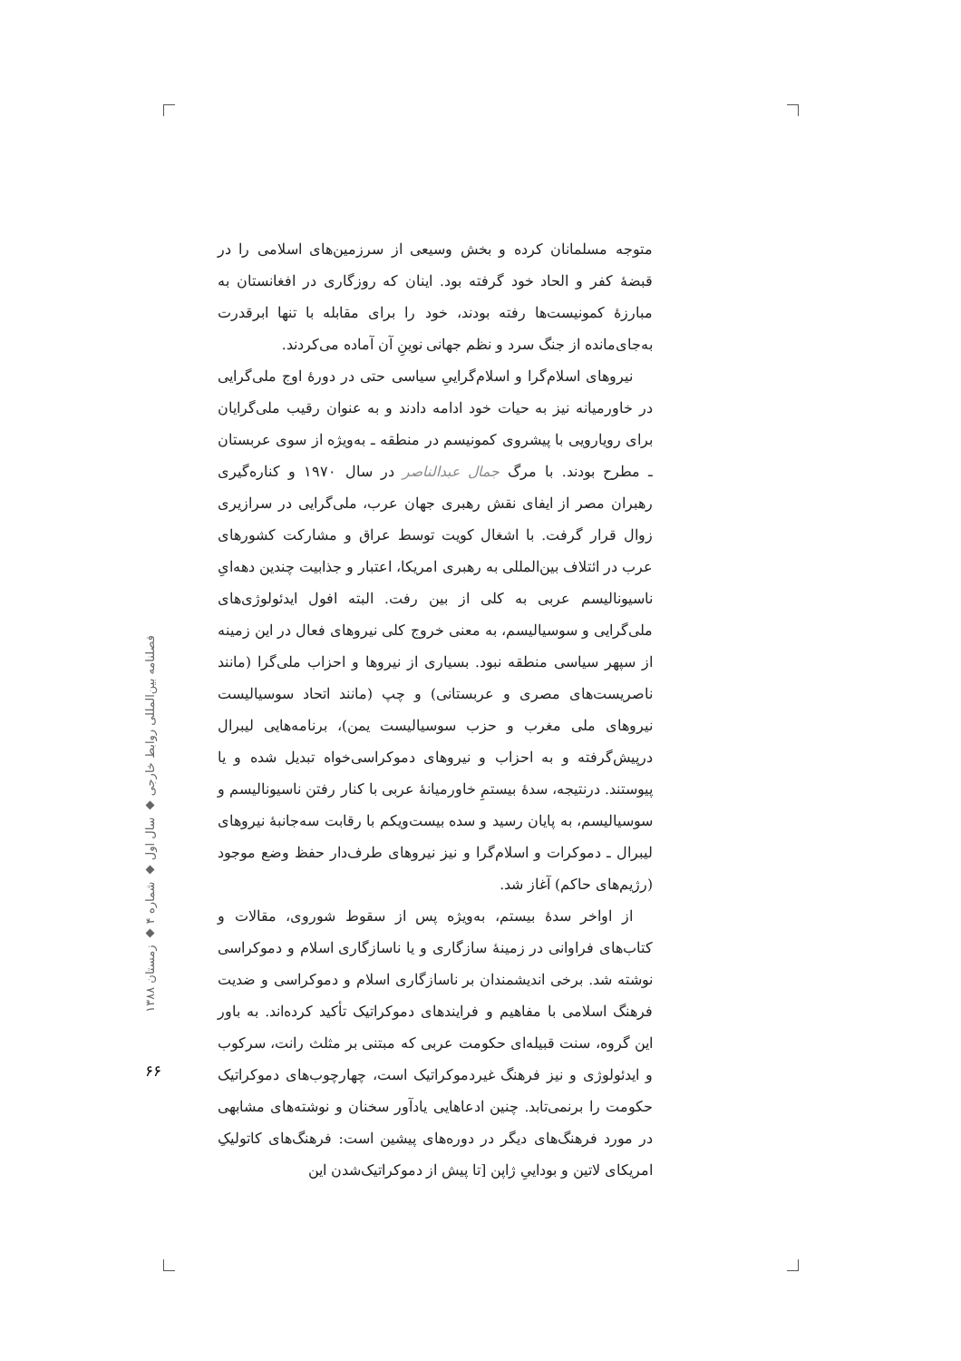متوجه مسلمانان کرده و بخش وسیعی از سرزمین‌های اسلامی را در قبضهٔ کفر و الحاد خود گرفته بود. اینان که روزگاری در افغانستان به مبارزهٔ کمونیست‌ها رفته بودند، خود را برای مقابله با تنها ابرقدرت به‌جای‌مانده از جنگ سرد و نظم جهانی نوینِ آن آماده می‌کردند.
نیروهای اسلام‌گرا و اسلام‌گراییِ سیاسی حتی در دورهٔ اوج ملی‌گرایی در خاورمیانه نیز به حیات خود ادامه دادند و به عنوان رقیب ملی‌گرایان برای رویارویی با پیشروی کمونیسم در منطقه ـ به‌ویژه از سوی عربستان ـ مطرح بودند. با مرگ جمال عبدالناصر در سال ۱۹۷۰ و کناره‌گیری رهبران مصر از ایفای نقش رهبری جهان عرب، ملی‌گرایی در سرازیری زوال قرار گرفت. با اشغال کویت توسط عراق و مشارکت کشورهای عرب در ائتلاف بین‌المللی به رهبری امریکا، اعتبار و جذابیت چندین دهه‌ایِ ناسیونالیسم عربی به کلی از بین رفت. البته افول ایدئولوژی‌های ملی‌گرایی و سوسیالیسم، به معنی خروج کلی نیروهای فعال در این زمینه از سپهر سیاسی منطقه نبود. بسیاری از نیروها و احزاب ملی‌گرا (مانند ناصریست‌های مصری و عربستانی) و چپ (مانند اتحاد سوسیالیست نیروهای ملی مغرب و حزب سوسیالیست یمن)، برنامه‌هایی لیبرال درپیش‌گرفته و به احزاب و نیروهای دموکراسی‌خواه تبدیل شده و یا پیوستند. درنتیجه، سدهٔ بیستمِ خاورمیانهٔ عربی با کنار رفتن ناسیونالیسم و سوسیالیسم، به پایان رسید و سده بیست‌ویکم با رقابت سه‌جانبهٔ نیروهای لیبرال ـ دموکرات و اسلام‌گرا و نیز نیروهای طرف‌دار حفظ وضع موجود (رژیم‌های حاکم) آغاز شد.
از اواخر سدهٔ بیستم، به‌ویژه پس از سقوط شوروی، مقالات و کتاب‌های فراوانی در زمینهٔ سازگاری و یا ناسازگاری اسلام و دموکراسی نوشته شد. برخی اندیشمندان بر ناسازگاری اسلام و دموکراسی و ضدیت فرهنگ اسلامی با مفاهیم و فرایندهای دموکراتیک تأکید کرده‌اند. به باور این گروه، سنت قبیله‌ای حکومت عربی که مبتنی بر مثلث رانت، سرکوب و ایدئولوژی و نیز فرهنگ غیردموکراتیک است، چهارچوب‌های دموکراتیک حکومت را برنمی‌تابد. چنین ادعاهایی یادآور سخنان و نوشته‌های مشابهی در مورد فرهنگ‌های دیگر در دوره‌های پیشین است: فرهنگ‌های کاتولیکِ امریکای لاتین و بوداییِ ژاپن [تا پیش از دموکراتیک‌شدن این
فصلنامه بین‌المللی روابط خارجی ◆ سال اول ◆ شماره ۴ ◆ زمستان ۱۳۸۸
۶۶